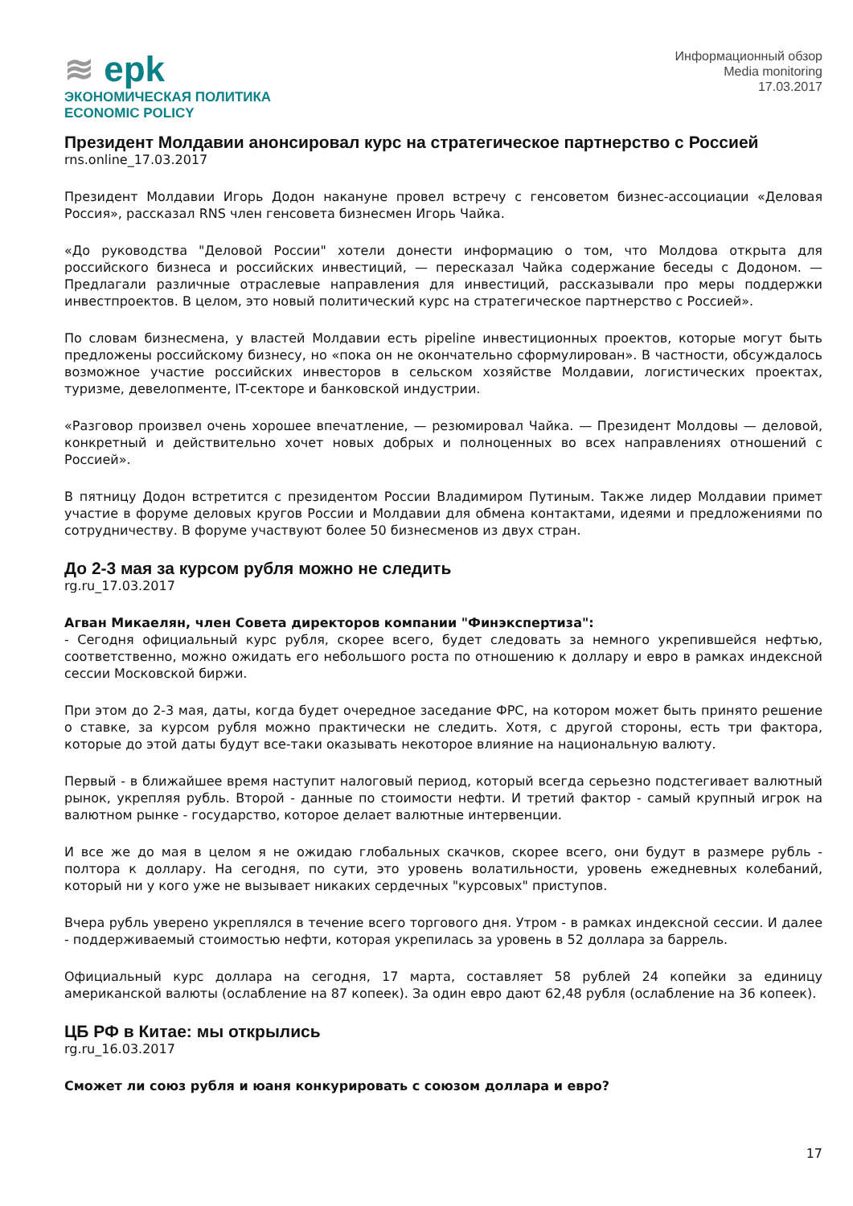≋ epk
ЭКОНОМИЧЕСКАЯ ПОЛИТИКА
ECONOMIC POLICY
Информационный обзор
Media monitoring
17.03.2017
Президент Молдавии анонсировал курс на стратегическое партнерство с Россией
rns.online_17.03.2017
Президент Молдавии Игорь Додон накануне провел встречу с генсоветом бизнес-ассоциации «Деловая Россия», рассказал RNS член генсовета бизнесмен Игорь Чайка.
«До руководства "Деловой России" хотели донести информацию о том, что Молдова открыта для российского бизнеса и российских инвестиций, — пересказал Чайка содержание беседы с Додоном. — Предлагали различные отраслевые направления для инвестиций, рассказывали про меры поддержки инвестпроектов. В целом, это новый политический курс на стратегическое партнерство с Россией».
По словам бизнесмена, у властей Молдавии есть pipeline инвестиционных проектов, которые могут быть предложены российскому бизнесу, но «пока он не окончательно сформулирован». В частности, обсуждалось возможное участие российских инвесторов в сельском хозяйстве Молдавии, логистических проектах, туризме, девелопменте, IT-секторе и банковской индустрии.
«Разговор произвел очень хорошее впечатление, — резюмировал Чайка. — Президент Молдовы — деловой, конкретный и действительно хочет новых добрых и полноценных во всех направлениях отношений с Россией».
В пятницу Додон встретится с президентом России Владимиром Путиным. Также лидер Молдавии примет участие в форуме деловых кругов России и Молдавии для обмена контактами, идеями и предложениями по сотрудничеству. В форуме участвуют более 50 бизнесменов из двух стран.
До 2-3 мая за курсом рубля можно не следить
rg.ru_17.03.2017
Агван Микаелян, член Совета директоров компании "Финэкспертиза":
- Сегодня официальный курс рубля, скорее всего, будет следовать за немного укрепившейся нефтью, соответственно, можно ожидать его небольшого роста по отношению к доллару и евро в рамках индексной сессии Московской биржи.
При этом до 2-3 мая, даты, когда будет очередное заседание ФРС, на котором может быть принято решение о ставке, за курсом рубля можно практически не следить. Хотя, с другой стороны, есть три фактора, которые до этой даты будут все-таки оказывать некоторое влияние на национальную валюту.
Первый - в ближайшее время наступит налоговый период, который всегда серьезно подстегивает валютный рынок, укрепляя рубль. Второй - данные по стоимости нефти. И третий фактор - самый крупный игрок на валютном рынке - государство, которое делает валютные интервенции.
И все же до мая в целом я не ожидаю глобальных скачков, скорее всего, они будут в размере рубль - полтора к доллару. На сегодня, по сути, это уровень волатильности, уровень ежедневных колебаний, который ни у кого уже не вызывает никаких сердечных "курсовых" приступов.
Вчера рубль уверено укреплялся в течение всего торгового дня. Утром - в рамках индексной сессии. И далее - поддерживаемый стоимостью нефти, которая укрепилась за уровень в 52 доллара за баррель.
Официальный курс доллара на сегодня, 17 марта, составляет 58 рублей 24 копейки за единицу американской валюты (ослабление на 87 копеек). За один евро дают 62,48 рубля (ослабление на 36 копеек).
ЦБ РФ в Китае: мы открылись
rg.ru_16.03.2017
Сможет ли союз рубля и юаня конкурировать с союзом доллара и евро?
17